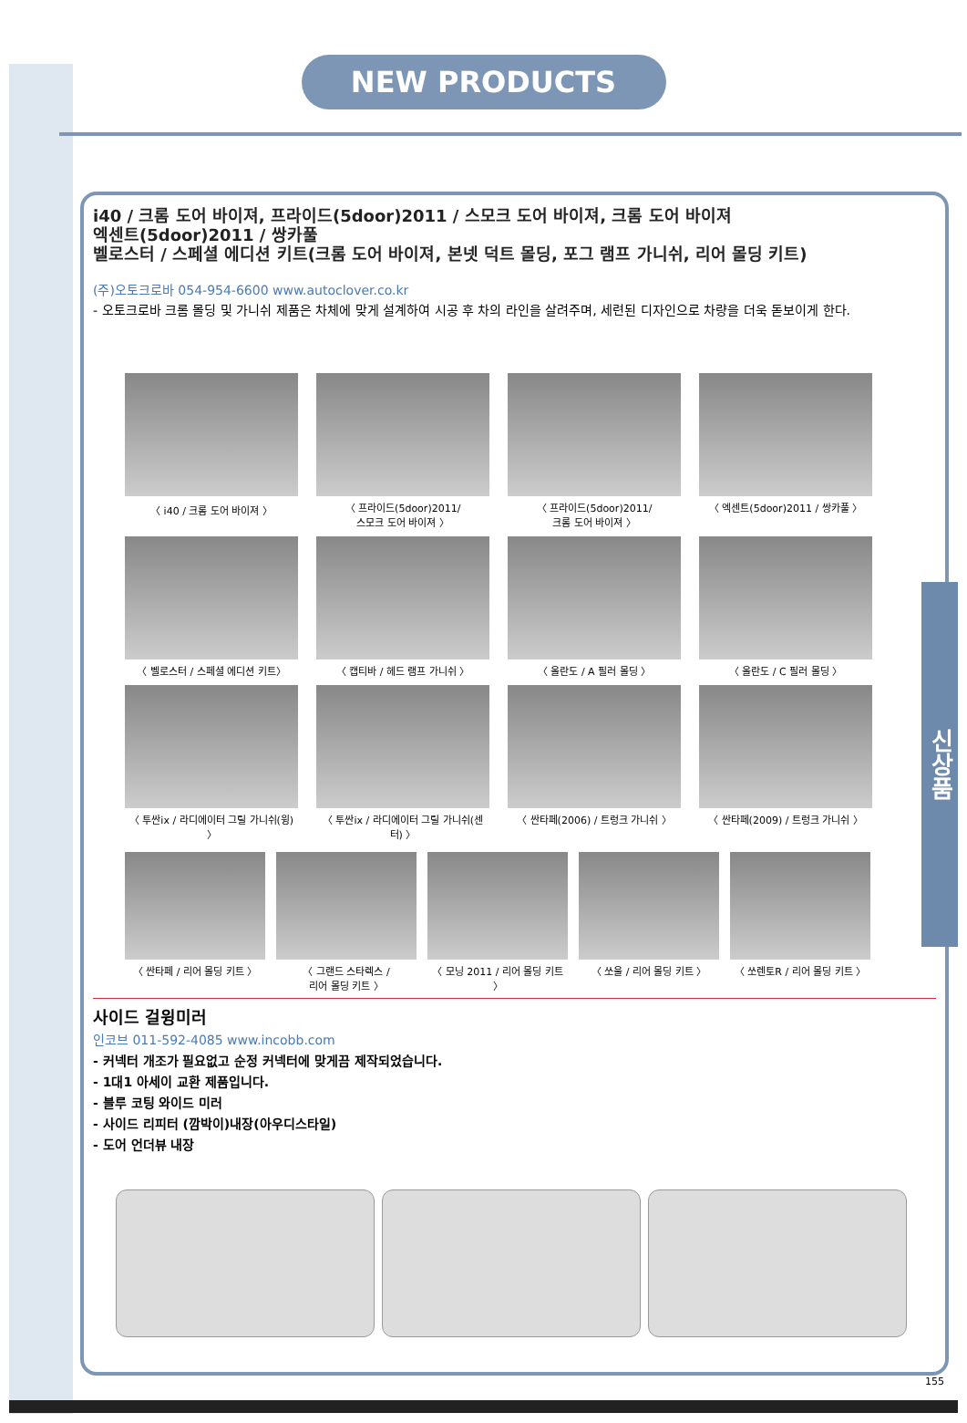NEW PRODUCTS
i40 / 크롬 도어 바이져, 프라이드(5door)2011 / 스모크 도어 바이져, 크롬 도어 바이져
엑센트(5door)2011 / 쌍카풀
벨로스터 / 스페셜 에디션 키트(크롬 도어 바이져, 본넷 덕트 몰딩, 포그 램프 가니쉬, 리어 몰딩 키트)
(주)오토크로바 054-954-6600 www.autoclover.co.kr
- 오토크로바 크롬 몰딩 및 가니쉬 제품은 차체에 맞게 설계하여 시공 후 차의 라인을 살려주며, 세련된 디자인으로 차량을 더욱 돋보이게 한다.
〈 i40 / 크롬 도어 바이져 〉
〈 프라이드(5door)2011/
스모크 도어 바이져 〉
〈 프라이드(5door)2011/
크롬 도어 바이져 〉
〈 엑센트(5door)2011 / 쌍카풀 〉
〈 벨로스터 / 스페셜 에디션 키트〉
〈 캡티바 / 헤드 램프 가니쉬 〉
〈 올란도 / A 필러 몰딩 〉
〈 올란도 / C 필러 몰딩 〉
〈 투싼ix / 라디에이터 그릴 가니쉬(윙) 〉
〈 투싼ix / 라디에이터 그릴 가니쉬(센터) 〉
〈 싼타페(2006) / 트렁크 가니쉬 〉
〈 싼타페(2009) / 트렁크 가니쉬 〉
〈 싼타페 / 리어 몰딩 키트 〉
〈 그랜드 스타렉스 /
리어 몰딩 키트 〉
〈 모닝 2011 / 리어 몰딩 키트 〉
〈 쏘울 / 리어 몰딩 키트 〉
〈 쏘렌토R / 리어 몰딩 키트 〉
사이드 걸윙미러
인코브 011-592-4085 www.incobb.com
- 커넥터 개조가 필요없고 순정 커넥터에 맞게끔 제작되었습니다.
- 1대1 아세이 교환 제품입니다.
- 블루 코팅 와이드 미러
- 사이드 리피터 (깜박이)내장(아우디스타일)
- 도어 언더뷰 내장
신상품
155